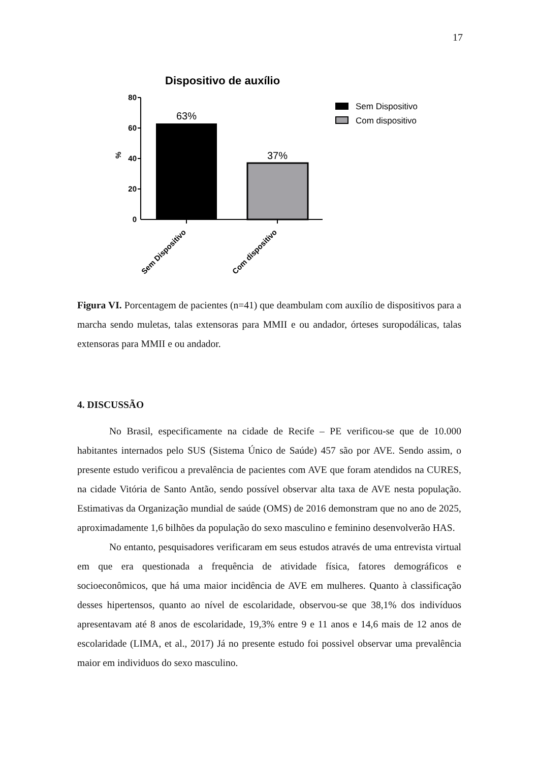17
Dispositivo de auxílio
80
60
40
20
0
%
63%
37%
Sem Dispositivo
Com dispositivo
Sem Dispositivo
Com dispositivo
Figura VI. Porcentagem de pacientes (n=41) que deambulam com auxílio de dispositivos para a marcha sendo muletas, talas extensoras para MMII e ou andador, órteses suropodálicas, talas extensoras para MMII e ou andador.
4. DISCUSSÃO
No Brasil, especificamente na cidade de Recife – PE verificou-se que de 10.000 habitantes internados pelo SUS (Sistema Único de Saúde) 457 são por AVE. Sendo assim, o presente estudo verificou a prevalência de pacientes com AVE que foram atendidos na CURES, na cidade Vitória de Santo Antão, sendo possível observar alta taxa de AVE nesta população. Estimativas da Organização mundial de saúde (OMS) de 2016 demonstram que no ano de 2025, aproximadamente 1,6 bilhões da população do sexo masculino e feminino desenvolverão HAS.
No entanto, pesquisadores verificaram em seus estudos através de uma entrevista virtual em que era questionada a frequência de atividade física, fatores demográficos e socioeconômicos, que há uma maior incidência de AVE em mulheres. Quanto à classificação desses hipertensos, quanto ao nível de escolaridade, observou-se que 38,1% dos indivíduos apresentavam até 8 anos de escolaridade, 19,3% entre 9 e 11 anos e 14,6 mais de 12 anos de escolaridade (LIMA, et al., 2017) Já no presente estudo foi possivel observar uma prevalência maior em individuos do sexo masculino.